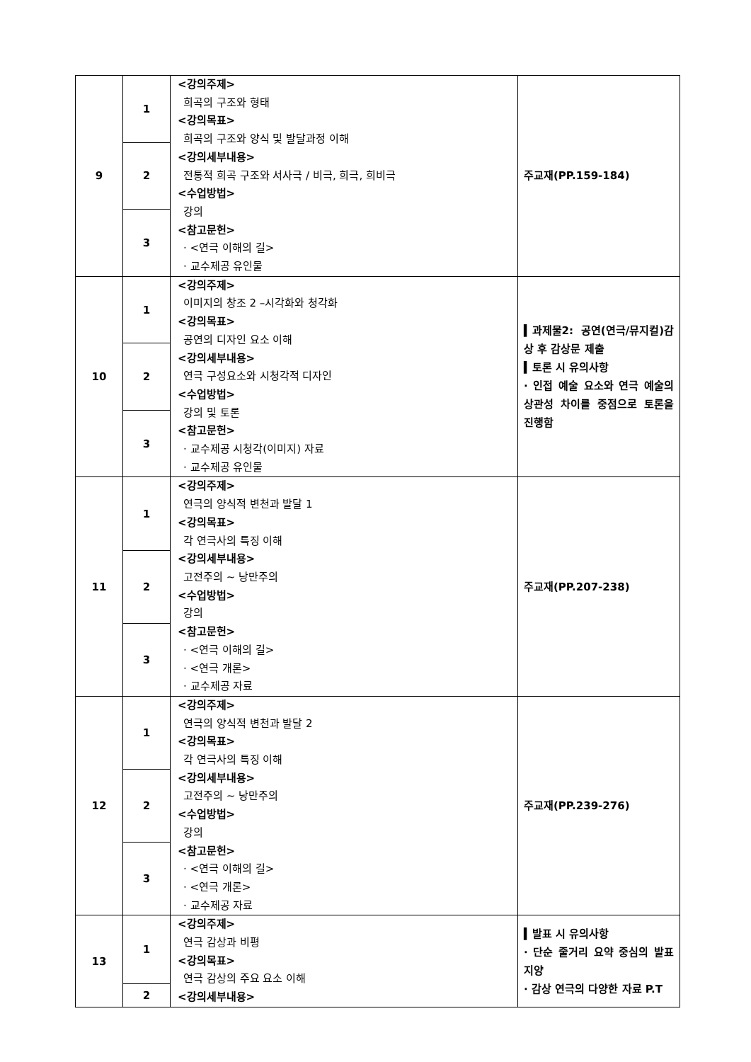| 9 | 1 | <강의주제> 희곡의 구조와 형태 <강의목표> 희곡의 구조와 양식 및 발달과정 이해 <강의세부내용> 전통적 희곡 구조와 서사극 / 비극, 희극, 희비극 <수업방법> 강의 <참고문헌> · <연극 이해의 길> · 교수제공 유인물 | 주교재(PP.159-184) |
| | 2 | | |
| | 3 | | |
| 10 | 1 | <강의주제> 이미지의 창조 2 –시각화와 청각화 <강의목표> 공연의 디자인 요소 이해 <강의세부내용> 연극 구성요소와 시청각적 디자인 <수업방법> 강의 및 토론 <참고문헌> · 교수제공 시청각(이미지) 자료 · 교수제공 유인물 | ▍과제물2: 공연(연극/뮤지컬)감상 후 감상문 제출 ▍토론 시 유의사항 · 인접 예술 요소와 연극 예술의 상관성 차이를 중점으로 토론을 진행함 |
| | 2 | | |
| | 3 | | |
| 11 | 1 | <강의주제> 연극의 양식적 변천과 발달 1 <강의목표> 각 연극사의 특징 이해 <강의세부내용> 고전주의 ~ 낭만주의 <수업방법> 강의 <참고문헌> · <연극 이해의 길> · <연극 개론> · 교수제공 자료 | 주교재(PP.207-238) |
| | 2 | | |
| | 3 | | |
| 12 | 1 | <강의주제> 연극의 양식적 변천과 발달 2 <강의목표> 각 연극사의 특징 이해 <강의세부내용> 고전주의 ~ 낭만주의 <수업방법> 강의 <참고문헌> · <연극 이해의 길> · <연극 개론> · 교수제공 자료 | 주교재(PP.239-276) |
| | 2 | | |
| | 3 | | |
| 13 | 1 | <강의주제> 연극 감상과 비평 <강의목표> 연극 감상의 주요 요소 이해 <강의세부내용> | ▍발표 시 유의사항 · 단순 줄거리 요약 중심의 발표 지양 · 감상 연극의 다양한 자료 P.T |
| | 2 | | |